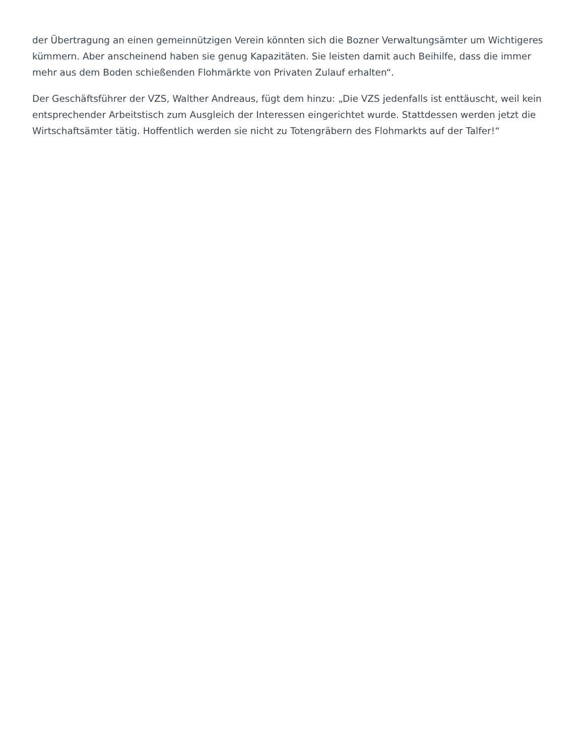der Übertragung an einen gemeinnützigen Verein könnten sich die Bozner Verwaltungsämter um Wichtigeres kümmern. Aber anscheinend haben sie genug Kapazitäten. Sie leisten damit auch Beihilfe, dass die immer mehr aus dem Boden schießenden Flohmärkte von Privaten Zulauf erhalten“.
Der Geschäftsführer der VZS, Walther Andreaus, fügt dem hinzu: „Die VZS jedenfalls ist enttäuscht, weil kein entsprechender Arbeitstisch zum Ausgleich der Interessen eingerichtet wurde. Stattdessen werden jetzt die Wirtschaftsämter tätig. Hoffentlich werden sie nicht zu Totengräbern des Flohmarkts auf der Talfer!“